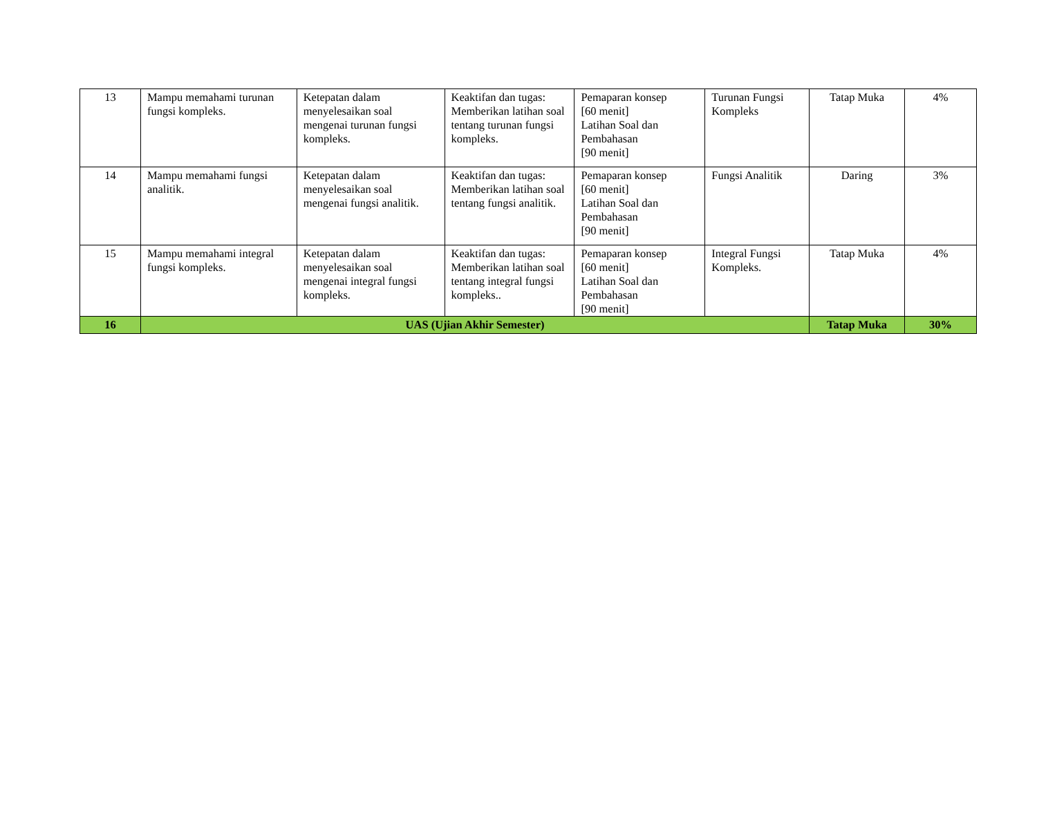| 13 | Mampu memahami turunan fungsi kompleks. | Ketepatan dalam menyelesaikan soal mengenai turunan fungsi kompleks. | Keaktifan dan tugas: Memberikan latihan soal tentang turunan fungsi kompleks. | Pemaparan konsep [60 menit] Latihan Soal dan Pembahasan [90 menit] | Turunan Fungsi Kompleks | Tatap Muka | 4% |
| 14 | Mampu memahami fungsi analitik. | Ketepatan dalam menyelesaikan soal mengenai fungsi analitik. | Keaktifan dan tugas: Memberikan latihan soal tentang fungsi analitik. | Pemaparan konsep [60 menit] Latihan Soal dan Pembahasan [90 menit] | Fungsi Analitik | Daring | 3% |
| 15 | Mampu memahami integral fungsi kompleks. | Ketepatan dalam menyelesaikan soal mengenai integral fungsi kompleks. | Keaktifan dan tugas: Memberikan latihan soal tentang integral fungsi kompleks.. | Pemaparan konsep [60 menit] Latihan Soal dan Pembahasan [90 menit] | Integral Fungsi Kompleks. | Tatap Muka | 4% |
| 16 | UAS (Ujian Akhir Semester) | | | | | Tatap Muka | 30% |